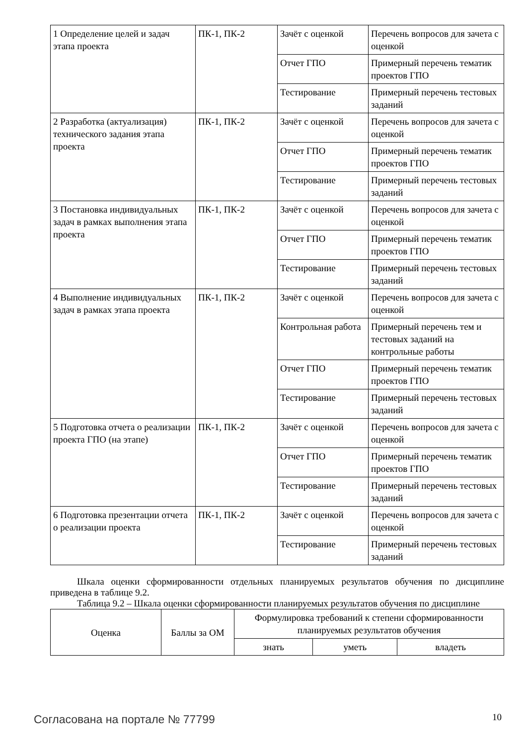| 1 Определение целей и задач этапа проекта | ПК-1, ПК-2 | Зачёт с оценкой | Перечень вопросов для зачета с оценкой |
| | | Отчет ГПО | Примерный перечень тематик проектов ГПО |
| | | Тестирование | Примерный перечень тестовых заданий |
| 2 Разработка (актуализация) технического задания этапа проекта | ПК-1, ПК-2 | Зачёт с оценкой | Перечень вопросов для зачета с оценкой |
| | | Отчет ГПО | Примерный перечень тематик проектов ГПО |
| | | Тестирование | Примерный перечень тестовых заданий |
| 3 Постановка индивидуальных задач в рамках выполнения этапа проекта | ПК-1, ПК-2 | Зачёт с оценкой | Перечень вопросов для зачета с оценкой |
| | | Отчет ГПО | Примерный перечень тематик проектов ГПО |
| | | Тестирование | Примерный перечень тестовых заданий |
| 4 Выполнение индивидуальных задач в рамках этапа проекта | ПК-1, ПК-2 | Зачёт с оценкой | Перечень вопросов для зачета с оценкой |
| | | Контрольная работа | Примерный перечень тем и тестовых заданий на контрольные работы |
| | | Отчет ГПО | Примерный перечень тематик проектов ГПО |
| | | Тестирование | Примерный перечень тестовых заданий |
| 5 Подготовка отчета о реализации проекта ГПО (на этапе) | ПК-1, ПК-2 | Зачёт с оценкой | Перечень вопросов для зачета с оценкой |
| | | Отчет ГПО | Примерный перечень тематик проектов ГПО |
| | | Тестирование | Примерный перечень тестовых заданий |
| 6 Подготовка презентации отчета о реализации проекта | ПК-1, ПК-2 | Зачёт с оценкой | Перечень вопросов для зачета с оценкой |
| | | Тестирование | Примерный перечень тестовых заданий |
Шкала оценки сформированности отдельных планируемых результатов обучения по дисциплине приведена в таблице 9.2.
Таблица 9.2 – Шкала оценки сформированности планируемых результатов обучения по дисциплине
| Оценка | Баллы за ОМ | Формулировка требований к степени сформированности планируемых результатов обучения | | |
| --- | --- | --- | --- | --- |
| | | знать | уметь | владеть |
Согласована на портале № 77799 10